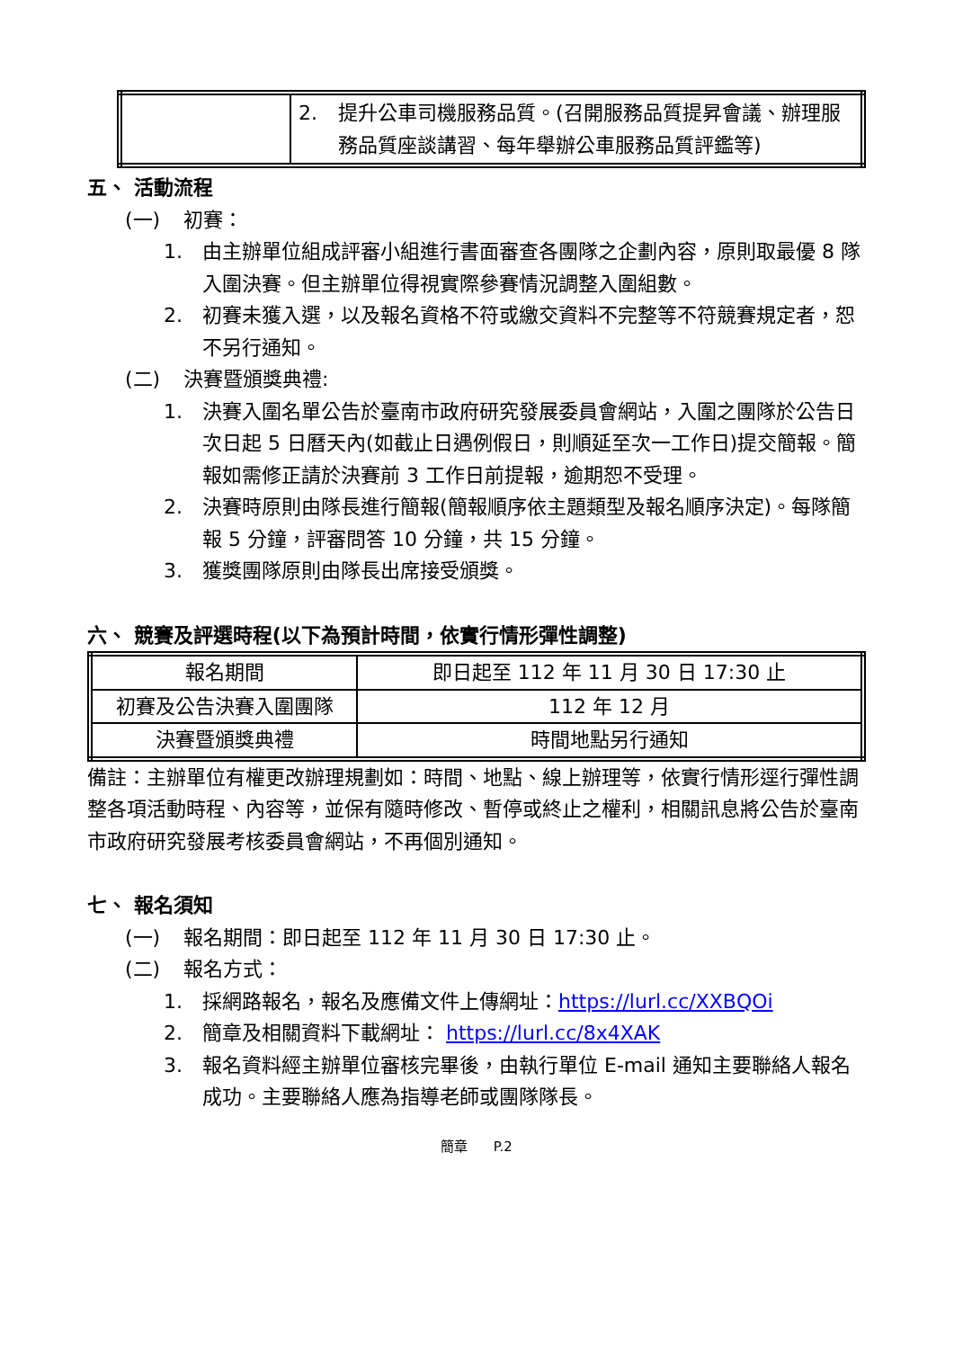| | 2. 提升公車司機服務品質。(召開服務品質提昇會議、辦理服務品質座談講習、每年舉辦公車服務品質評鑑等) |
五、 活動流程
(一) 初賽：
1. 由主辦單位組成評審小組進行書面審查各團隊之企劃內容，原則取最優 8 隊入圍決賽。但主辦單位得視實際參賽情況調整入圍組數。
2. 初賽未獲入選，以及報名資格不符或繳交資料不完整等不符競賽規定者，恕不另行通知。
(二) 決賽暨頒獎典禮:
1. 決賽入圍名單公告於臺南市政府研究發展委員會網站，入圍之團隊於公告日次日起 5 日曆天內(如截止日遇例假日，則順延至次一工作日)提交簡報。簡報如需修正請於決賽前 3 工作日前提報，逾期恕不受理。
2. 決賽時原則由隊長進行簡報(簡報順序依主題類型及報名順序決定)。每隊簡報 5 分鐘，評審問答 10 分鐘，共 15 分鐘。
3. 獲獎團隊原則由隊長出席接受頒獎。
六、 競賽及評選時程(以下為預計時間，依實行情形彈性調整)
| 報名期間 | 即日起至 112 年 11 月 30 日 17:30 止 |
| 初賽及公告決賽入圍團隊 | 112 年 12 月 |
| 決賽暨頒獎典禮 | 時間地點另行通知 |
備註：主辦單位有權更改辦理規劃如：時間、地點、線上辦理等，依實行情形逕行彈性調整各項活動時程、內容等，並保有隨時修改、暫停或終止之權利，相關訊息將公告於臺南市政府研究發展考核委員會網站，不再個別通知。
七、 報名須知
(一) 報名期間：即日起至 112 年 11 月 30 日 17:30 止。
(二) 報名方式：
1. 採網路報名，報名及應備文件上傳網址：https://lurl.cc/XXBQOi
2. 簡章及相關資料下載網址： https://lurl.cc/8x4XAK
3. 報名資料經主辦單位審核完畢後，由執行單位 E-mail 通知主要聯絡人報名成功。主要聯絡人應為指導老師或團隊隊長。
簡章 P.2